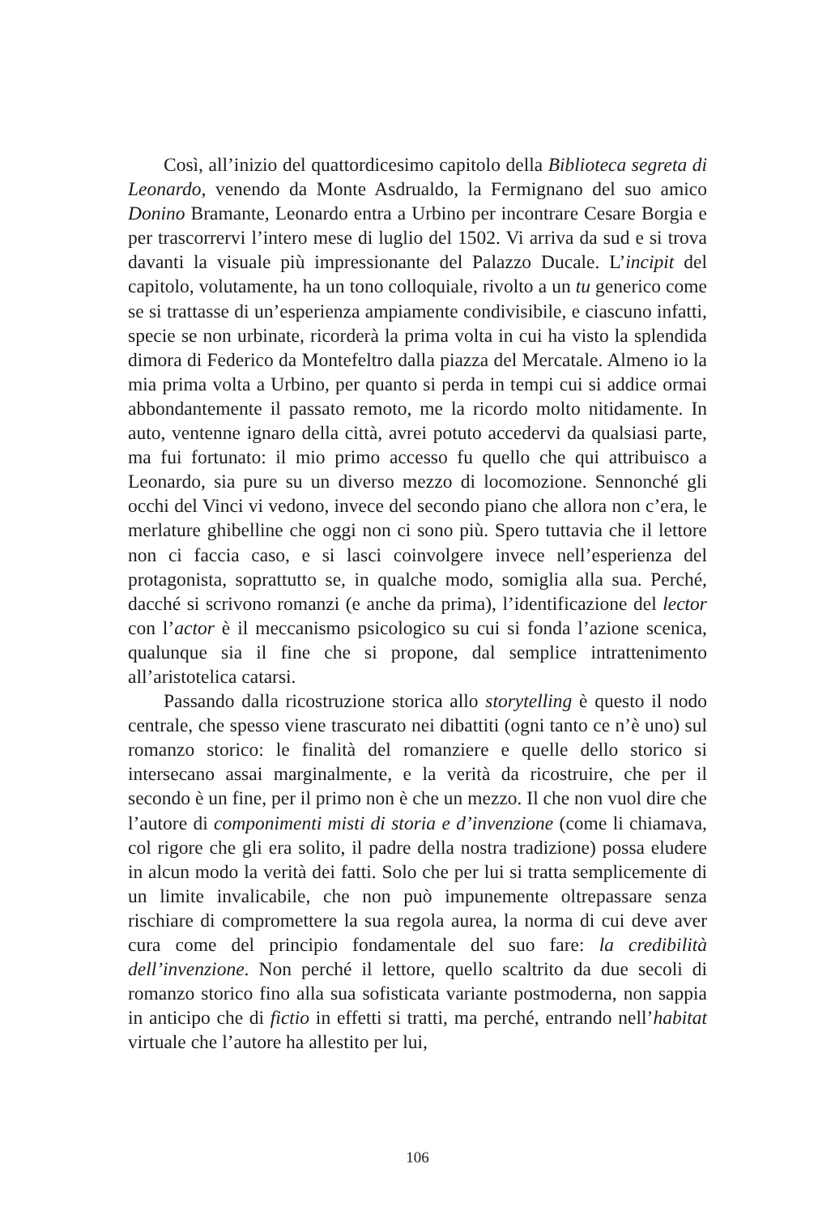Così, all’inizio del quattordicesimo capitolo della Biblioteca segreta di Leonardo, venendo da Monte Asdrualdo, la Fermignano del suo amico Donino Bramante, Leonardo entra a Urbino per incontrare Cesare Borgia e per trascorrervi l’intero mese di luglio del 1502. Vi arriva da sud e si trova davanti la visuale più impressionante del Palazzo Ducale. L’incipit del capitolo, volutamente, ha un tono colloquiale, rivolto a un tu generico come se si trattasse di un’esperienza ampiamente condivisibile, e ciascuno infatti, specie se non urbinate, ricorderà la prima volta in cui ha visto la splendida dimora di Federico da Montefeltro dalla piazza del Mercatale. Almeno io la mia prima volta a Urbino, per quanto si perda in tempi cui si addice ormai abbondantemente il passato remoto, me la ricordo molto nitidamente. In auto, ventenne ignaro della città, avrei potuto accedervi da qualsiasi parte, ma fui fortunato: il mio primo accesso fu quello che qui attribuisco a Leonardo, sia pure su un diverso mezzo di locomozione. Sennonché gli occhi del Vinci vi vedono, invece del secondo piano che allora non c’era, le merlature ghibelline che oggi non ci sono più. Spero tuttavia che il lettore non ci faccia caso, e si lasci coinvolgere invece nell’esperienza del protagonista, soprattutto se, in qualche modo, somiglia alla sua. Perché, dacché si scrivono romanzi (e anche da prima), l’identificazione del lector con l’actor è il meccanismo psicologico su cui si fonda l’azione scenica, qualunque sia il fine che si propone, dal semplice intrattenimento all’aristotelica catarsi.
Passando dalla ricostruzione storica allo storytelling è questo il nodo centrale, che spesso viene trascurato nei dibattiti (ogni tanto ce n’è uno) sul romanzo storico: le finalità del romanziere e quelle dello storico si intersecano assai marginalmente, e la verità da ricostruire, che per il secondo è un fine, per il primo non è che un mezzo. Il che non vuol dire che l’autore di componimenti misti di storia e d’invenzione (come li chiamava, col rigore che gli era solito, il padre della nostra tradizione) possa eludere in alcun modo la verità dei fatti. Solo che per lui si tratta semplicemente di un limite invalicabile, che non può impunemente oltrepassare senza rischiare di compromettere la sua regola aurea, la norma di cui deve aver cura come del principio fondamentale del suo fare: la credibilità dell’invenzione. Non perché il lettore, quello scaltrito da due secoli di romanzo storico fino alla sua sofisticata variante postmoderna, non sappia in anticipo che di fictio in effetti si tratti, ma perché, entrando nell’habitat virtuale che l’autore ha allestito per lui,
106